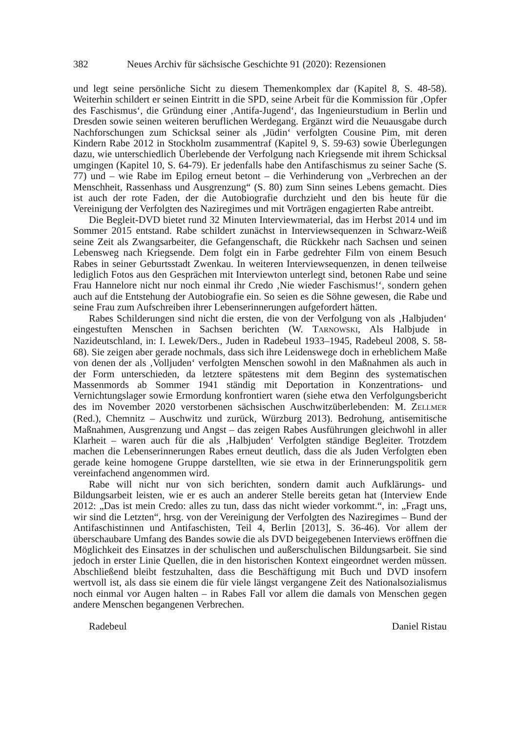382 Neues Archiv für sächsische Geschichte 91 (2020): Rezensionen
und legt seine persönliche Sicht zu diesem Themenkomplex dar (Kapitel 8, S. 48-58). Weiterhin schildert er seinen Eintritt in die SPD, seine Arbeit für die Kommission für ‚Opfer des Faschismus‘, die Gründung einer ‚Antifa-Jugend‘, das Ingenieurstudium in Berlin und Dresden sowie seinen weiteren beruflichen Werdegang. Ergänzt wird die Neuausgabe durch Nachforschungen zum Schicksal seiner als ‚Jüdin‘ verfolgten Cousine Pim, mit deren Kindern Rabe 2012 in Stockholm zusammentraf (Kapitel 9, S. 59-63) sowie Überlegungen dazu, wie unterschiedlich Überlebende der Verfolgung nach Kriegsende mit ihrem Schicksal umgingen (Kapitel 10, S. 64-79). Er jedenfalls habe den Antifaschismus zu seiner Sache (S. 77) und – wie Rabe im Epilog erneut betont – die Verhinderung von „Verbrechen an der Menschheit, Rassenhass und Ausgrenzung“ (S. 80) zum Sinn seines Lebens gemacht. Dies ist auch der rote Faden, der die Autobiografie durchzieht und den bis heute für die Vereinigung der Verfolgten des Naziregimes und mit Vorträgen engagierten Rabe antreibt.
Die Begleit-DVD bietet rund 32 Minuten Interviewmaterial, das im Herbst 2014 und im Sommer 2015 entstand. Rabe schildert zunächst in Interviewsequenzen in Schwarz-Weiß seine Zeit als Zwangsarbeiter, die Gefangenschaft, die Rückkehr nach Sachsen und seinen Lebensweg nach Kriegsende. Dem folgt ein in Farbe gedrehter Film von einem Besuch Rabes in seiner Geburtsstadt Zwenkau. In weiteren Interviewsequenzen, in denen teilweise lediglich Fotos aus den Gesprächen mit Interviewton unterlegt sind, betonen Rabe und seine Frau Hannelore nicht nur noch einmal ihr Credo ‚Nie wieder Faschismus!‘, sondern gehen auch auf die Entstehung der Autobiografie ein. So seien es die Söhne gewesen, die Rabe und seine Frau zum Aufschreiben ihrer Lebenserinnerungen aufgefordert hätten.
Rabes Schilderungen sind nicht die ersten, die von der Verfolgung von als ‚Halbjuden‘ eingestuften Menschen in Sachsen berichten (W. TARNOWSKI, Als Halbjude in Nazideutschland, in: I. Lewek/Ders., Juden in Radebeul 1933–1945, Radebeul 2008, S. 58-68). Sie zeigen aber gerade nochmals, dass sich ihre Leidenswege doch in erheblichem Maße von denen der als ‚Volljuden‘ verfolgten Menschen sowohl in den Maßnahmen als auch in der Form unterschieden, da letztere spätestens mit dem Beginn des systematischen Massenmords ab Sommer 1941 ständig mit Deportation in Konzentrations- und Vernichtungslager sowie Ermordung konfrontiert waren (siehe etwa den Verfolgungsbericht des im November 2020 verstorbenen sächsischen Auschwitzüberlebenden: M. ZELLMER (Red.), Chemnitz – Auschwitz und zurück, Würzburg 2013). Bedrohung, antisemitische Maßnahmen, Ausgrenzung und Angst – das zeigen Rabes Ausführungen gleichwohl in aller Klarheit – waren auch für die als ‚Halbjuden‘ Verfolgten ständige Begleiter. Trotzdem machen die Lebenserinnerungen Rabes erneut deutlich, dass die als Juden Verfolgten eben gerade keine homogene Gruppe darstellten, wie sie etwa in der Erinnerungspolitik gern vereinfachend angenommen wird.
Rabe will nicht nur von sich berichten, sondern damit auch Aufklärungs- und Bildungsarbeit leisten, wie er es auch an anderer Stelle bereits getan hat (Interview Ende 2012: „Das ist mein Credo: alles zu tun, dass das nicht wieder vorkommt.“, in: „Fragt uns, wir sind die Letzten“, hrsg. von der Vereinigung der Verfolgten des Naziregimes – Bund der Antifaschistinnen und Antifaschisten, Teil 4, Berlin [2013], S. 36-46). Vor allem der überschaubare Umfang des Bandes sowie die als DVD beigegebenen Interviews eröffnen die Möglichkeit des Einsatzes in der schulischen und außerschulischen Bildungsarbeit. Sie sind jedoch in erster Linie Quellen, die in den historischen Kontext eingeordnet werden müssen. Abschließend bleibt festzuhalten, dass die Beschäftigung mit Buch und DVD insofern wertvoll ist, als dass sie einem die für viele längst vergangene Zeit des Nationalsozialismus noch einmal vor Augen halten – in Rabes Fall vor allem die damals von Menschen gegen andere Menschen begangenen Verbrechen.
Radebeul Daniel Ristau